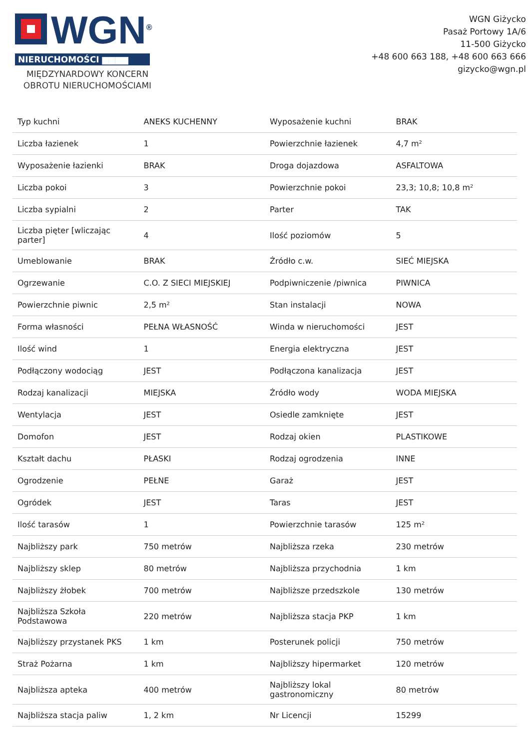WGN<sup>®</sup>
NIERUCHOMOŚCI ▆▆▆▆
MIĘDZYNARDOWY KONCERN
OBROTU NIERUCHOMOŚCIAMI
WGN Giżycko
Pasaż Portowy 1A/6
11-500 Giżycko
+48 600 663 188, +48 600 663 666
gizycko@wgn.pl
| Typ kuchni | ANEKS KUCHENNY | Wyposażenie kuchni | BRAK |
| Liczba łazienek | 1 | Powierzchnie łazienek | 4,7 m² |
| Wyposażenie łazienki | BRAK | Droga dojazdowa | ASFALTOWA |
| Liczba pokoi | 3 | Powierzchnie pokoi | 23,3; 10,8; 10,8 m² |
| Liczba sypialni | 2 | Parter | TAK |
| Liczba pięter [wliczając parter] | 4 | Ilość poziomów | 5 |
| Umeblowanie | BRAK | Źródło c.w. | SIEĆ MIEJSKA |
| Ogrzewanie | C.O. Z SIECI MIEJSKIEJ | Podpiwniczenie /piwnica | PIWNICA |
| Powierzchnie piwnic | 2,5 m² | Stan instalacji | NOWA |
| Forma własności | PEŁNA WŁASNOŚĆ | Winda w nieruchomości | JEST |
| Ilość wind | 1 | Energia elektryczna | JEST |
| Podłączony wodociąg | JEST | Podłączona kanalizacja | JEST |
| Rodzaj kanalizacji | MIEJSKA | Źródło wody | WODA MIEJSKA |
| Wentylacja | JEST | Osiedle zamknięte | JEST |
| Domofon | JEST | Rodzaj okien | PLASTIKOWE |
| Kształt dachu | PŁASKI | Rodzaj ogrodzenia | INNE |
| Ogrodzenie | PEŁNE | Garaż | JEST |
| Ogródek | JEST | Taras | JEST |
| Ilość tarasów | 1 | Powierzchnie tarasów | 125 m² |
| Najbliższy park | 750 metrów | Najbliższa rzeka | 230 metrów |
| Najbliższy sklep | 80 metrów | Najbliższa przychodnia | 1 km |
| Najbliższy żłobek | 700 metrów | Najbliższe przedszkole | 130 metrów |
| Najbliższa Szkoła Podstawowa | 220 metrów | Najbliższa stacja PKP | 1 km |
| Najbliższy przystanek PKS | 1 km | Posterunek policji | 750 metrów |
| Straż Pożarna | 1 km | Najbliższy hipermarket | 120 metrów |
| Najbliższa apteka | 400 metrów | Najbliższy lokal gastronomiczny | 80 metrów |
| Najbliższa stacja paliw | 1, 2 km | Nr Licencji | 15299 |